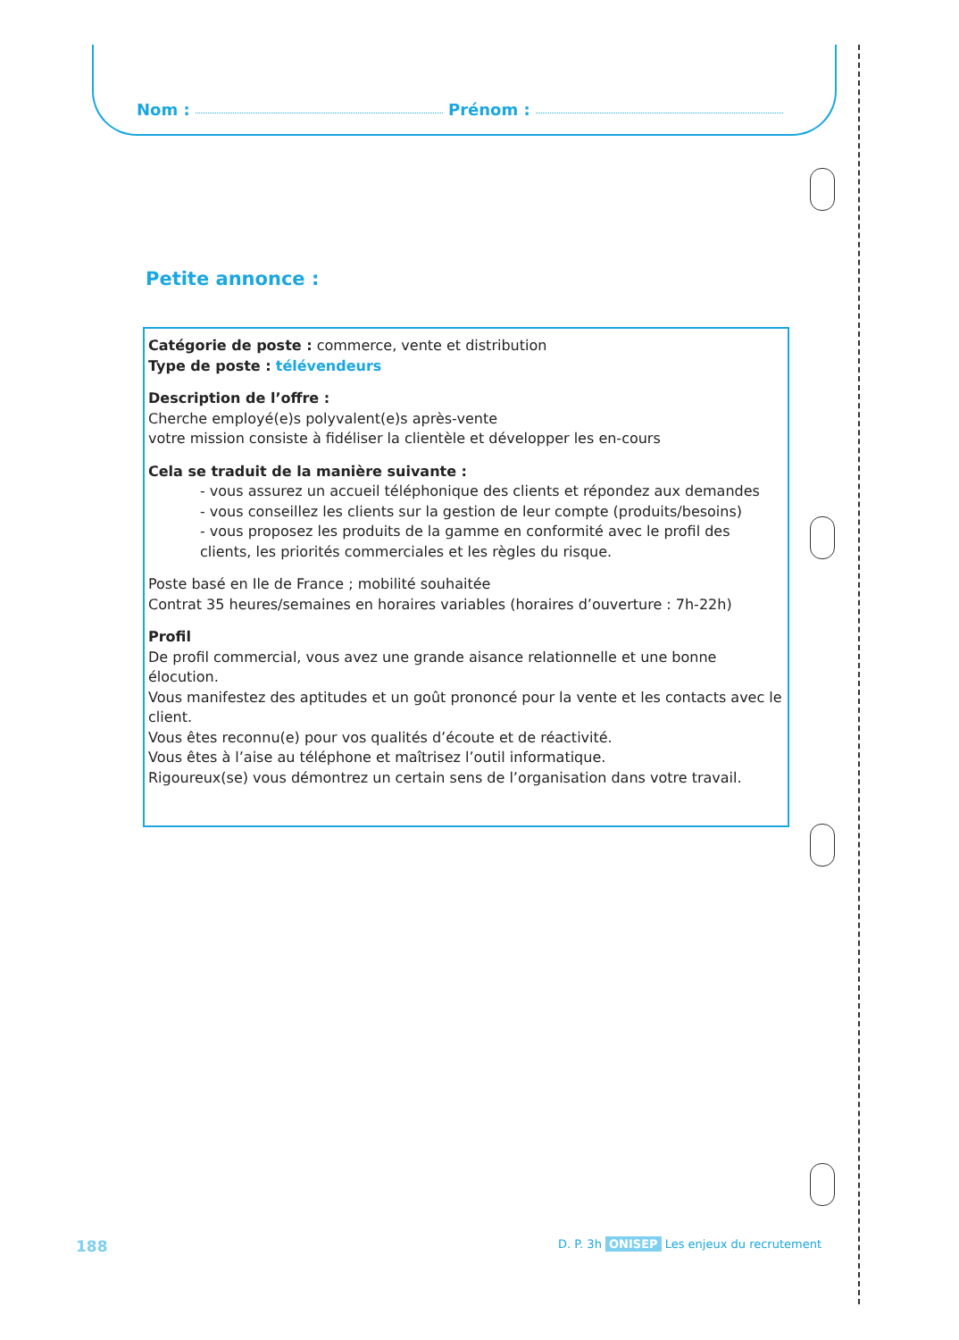Nom : Prénom :
Petite annonce :
Catégorie de poste : commerce, vente et distribution
Type de poste : télévendeurs
Description de l’offre :
Cherche employé(e)s polyvalent(e)s après-vente
votre mission consiste à fidéliser la clientèle et développer les en-cours
Cela se traduit de la manière suivante :
- vous assurez un accueil téléphonique des clients et répondez aux demandes
- vous conseillez les clients sur la gestion de leur compte (produits/besoins)
- vous proposez les produits de la gamme en conformité avec le profil des clients, les priorités commerciales et les règles du risque.
Poste basé en Ile de France ; mobilité souhaitée
Contrat 35 heures/semaines en horaires variables (horaires d’ouverture : 7h-22h)
Profil
De profil commercial, vous avez une grande aisance relationnelle et une bonne élocution.
Vous manifestez des aptitudes et un goût prononcé pour la vente et les contacts avec le client.
Vous êtes reconnu(e) pour vos qualités d’écoute et de réactivité.
Vous êtes à l’aise au téléphone et maîtrisez l’outil informatique.
Rigoureux(se) vous démontrez un certain sens de l’organisation dans votre travail.
188
D. P. 3h ONISEP Les enjeux du recrutement